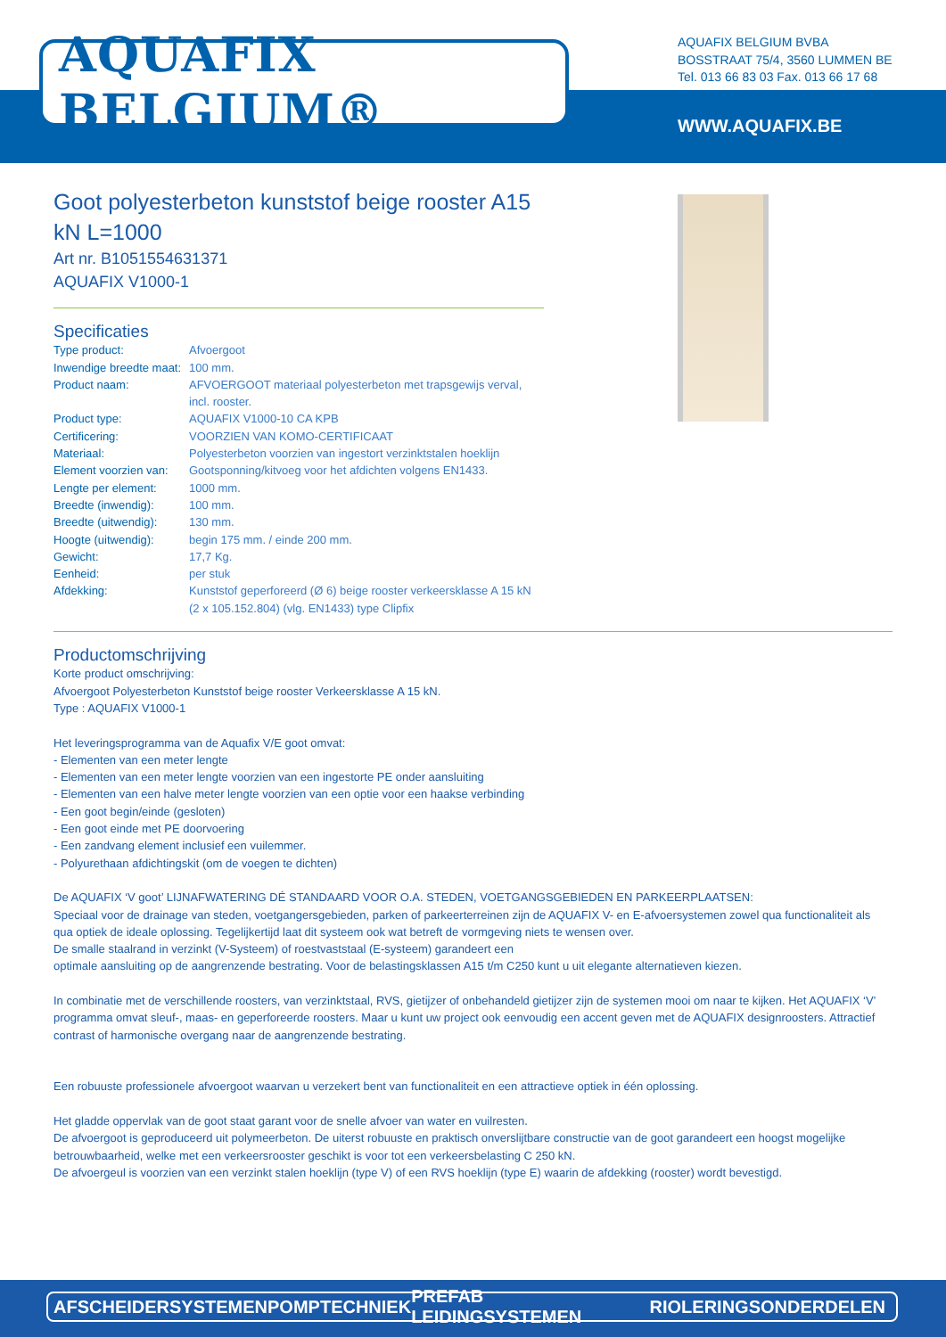AQUAFIX BELGIUM®
AQUAFIX BELGIUM BVBA
BOSSTRAAT 75/4, 3560 LUMMEN BE
Tel. 013 66 83 03 Fax. 013 66 17 68
WWW.AQUAFIX.BE
Goot polyesterbeton kunststof beige rooster A15 kN L=1000
Art nr. B1051554631371
AQUAFIX V1000-1
Specificaties
| Type product: | Afvoergoot |
| Inwendige breedte maat: | 100 mm. |
| Product naam: | AFVOERGOOT materiaal polyesterbeton met trapsgewijs verval, incl. rooster. |
| Product type: | AQUAFIX V1000-10 CA KPB |
| Certificering: | VOORZIEN VAN KOMO-CERTIFICAAT |
| Materiaal: | Polyesterbeton voorzien van ingestort verzinktstalen hoeklijn |
| Element voorzien van: | Gootsponning/kitvoeg voor het afdichten volgens EN1433. |
| Lengte per element: | 1000 mm. |
| Breedte (inwendig): | 100 mm. |
| Breedte (uitwendig): | 130 mm. |
| Hoogte (uitwendig): | begin 175 mm. / einde 200 mm. |
| Gewicht: | 17,7 Kg. |
| Eenheid: | per stuk |
| Afdekking: | Kunststof geperforeerd (Ø 6) beige rooster verkeersklasse A 15 kN (2 x 105.152.804) (vlg. EN1433) type Clipfix |
Productomschrijving
Korte product omschrijving:
Afvoergoot Polyesterbeton Kunststof beige rooster Verkeersklasse A 15 kN.
Type : AQUAFIX V1000-1
Het leveringsprogramma van de Aquafix V/E goot omvat:
- Elementen van een meter lengte
- Elementen van een meter lengte voorzien van een ingestorte PE onder aansluiting
- Elementen van een halve meter lengte voorzien van een optie voor een haakse verbinding
- Een goot begin/einde (gesloten)
- Een goot einde met PE doorvoering
- Een zandvang element inclusief een vuilemmer.
- Polyurethaan afdichtingskit (om de voegen te dichten)
De AQUAFIX ‘V goot’ LIJNAFWATERING DÉ STANDAARD VOOR O.A. STEDEN, VOETGANGSGEBIEDEN EN PARKEERPLAATSEN:
Speciaal voor de drainage van steden, voetgangersgebieden, parken of parkeerterreinen zijn de AQUAFIX V- en E-afvoersystemen zowel qua functionaliteit als qua optiek de ideale oplossing. Tegelijkertijd laat dit systeem ook wat betreft de vormgeving niets te wensen over.
De smalle staalrand in verzinkt (V-Systeem) of roestvaststaal (E-systeem) garandeert een
optimale aansluiting op de aangrenzende bestrating. Voor de belastingsklassen A15 t/m C250 kunt u uit elegante alternatieven kiezen.
In combinatie met de verschillende roosters, van verzinktstaal, RVS, gietijzer of onbehandeld gietijzer zijn de systemen mooi om naar te kijken. Het AQUAFIX ‘V’ programma omvat sleuf-, maas- en geperforeerde roosters. Maar u kunt uw project ook eenvoudig een accent geven met de AQUAFIX designroosters. Attractief contrast of harmonische overgang naar de aangrenzende bestrating.
Een robuuste professionele afvoergoot waarvan u verzekert bent van functionaliteit en een attractieve optiek in één oplossing.
Het gladde oppervlak van de goot staat garant voor de snelle afvoer van water en vuilresten.
De afvoergoot is geproduceerd uit polymeerbeton. De uiterst robuuste en praktisch onverslijtbare constructie van de goot garandeert een hoogst mogelijke betrouwbaarheid, welke met een verkeersrooster geschikt is voor tot een verkeersbelasting C 250 kN.
De afvoergeul is voorzien van een verzinkt stalen hoeklijn (type V) of een RVS hoeklijn (type E) waarin de afdekking (rooster) wordt bevestigd.
AFSCHEIDERSYSTEMEN POMPTECHNIEK PREFAB LEIDINGSYSTEMEN RIOLERINGSONDERDELEN